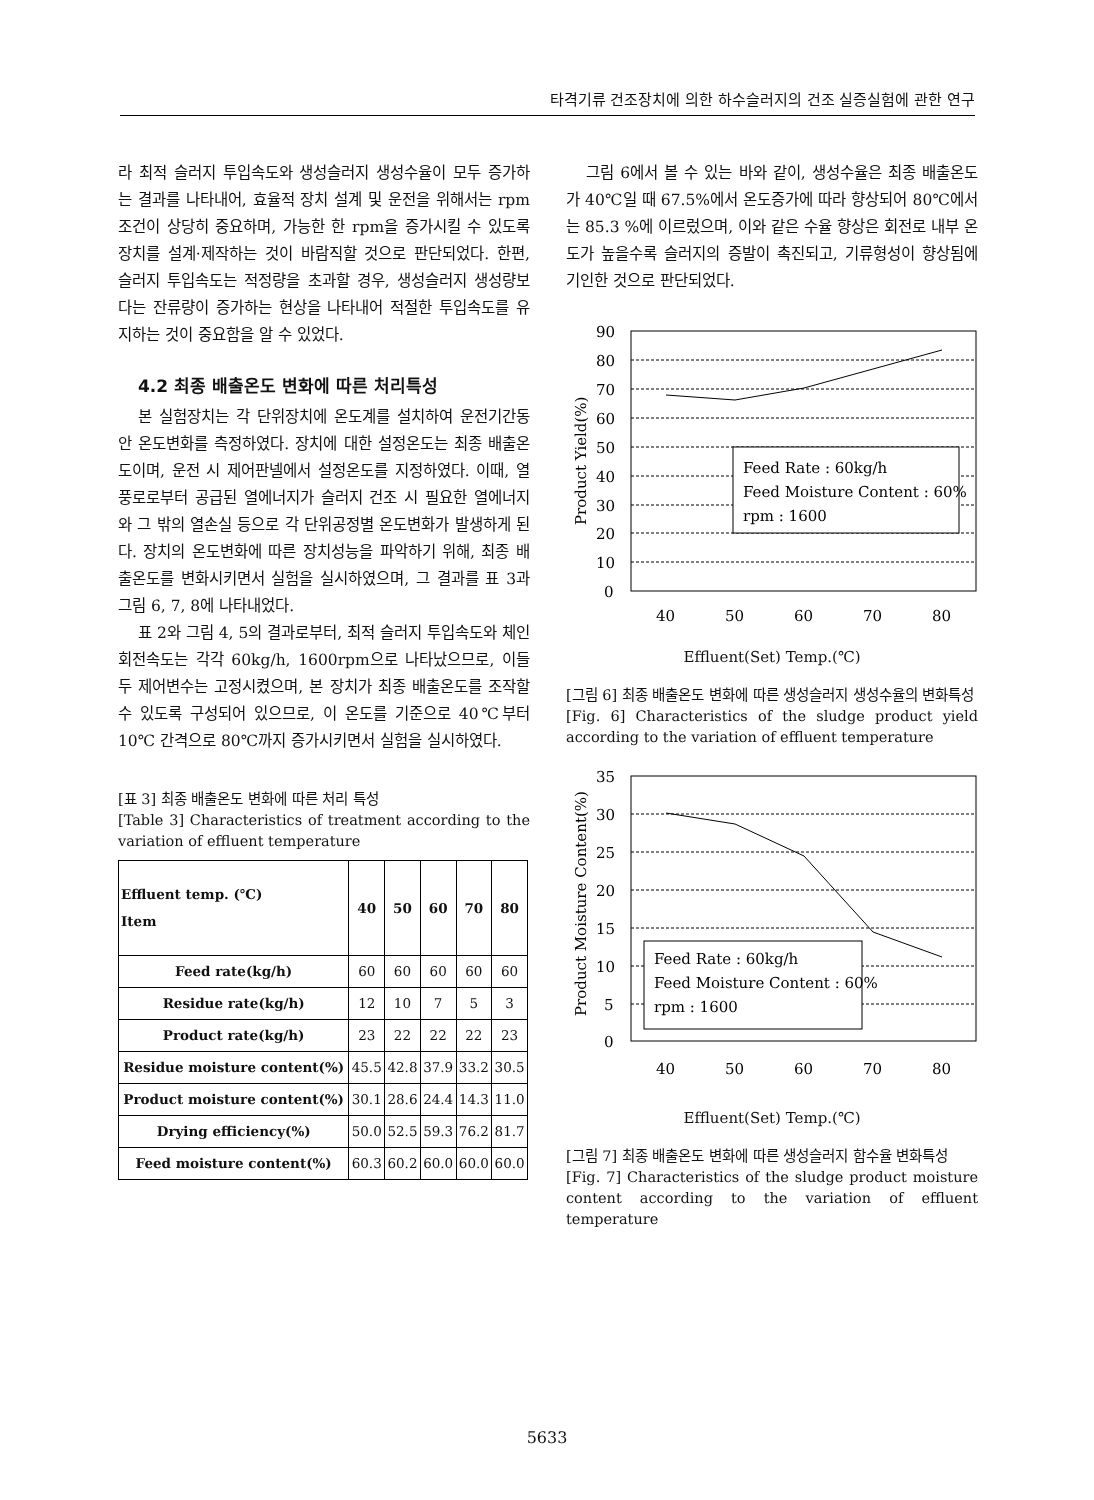타격기류 건조장치에 의한 하수슬러지의 건조 실증실험에 관한 연구
라 최적 슬러지 투입속도와 생성슬러지 생성수율이 모두 증가하는 결과를 나타내어, 효율적 장치 설계 및 운전을 위해서는 rpm 조건이 상당히 중요하며, 가능한 한 rpm을 증가시킬 수 있도록 장치를 설계·제작하는 것이 바람직할 것으로 판단되었다. 한편, 슬러지 투입속도는 적정량을 초과할 경우, 생성슬러지 생성량보다는 잔류량이 증가하는 현상을 나타내어 적절한 투입속도를 유지하는 것이 중요함을 알 수 있었다.
4.2 최종 배출온도 변화에 따른 처리특성
본 실험장치는 각 단위장치에 온도계를 설치하여 운전기간동안 온도변화를 측정하였다. 장치에 대한 설정온도는 최종 배출온도이며, 운전 시 제어판넬에서 설정온도를 지정하였다. 이때, 열풍로로부터 공급된 열에너지가 슬러지 건조 시 필요한 열에너지와 그 밖의 열손실 등으로 각 단위공정별 온도변화가 발생하게 된다. 장치의 온도변화에 따른 장치성능을 파악하기 위해, 최종 배출온도를 변화시키면서 실험을 실시하였으며, 그 결과를 표 3과 그림 6, 7, 8에 나타내었다.
표 2와 그림 4, 5의 결과로부터, 최적 슬러지 투입속도와 체인 회전속도는 각각 60kg/h, 1600rpm으로 나타났으므로, 이들 두 제어변수는 고정시켰으며, 본 장치가 최종 배출온도를 조작할 수 있도록 구성되어 있으므로, 이 온도를 기준으로 40℃부터 10℃ 간격으로 80℃까지 증가시키면서 실험을 실시하였다.
[표 3] 최종 배출온도 변화에 따른 처리 특성
[Table 3] Characteristics of treatment according to the variation of effluent temperature
| Effluent temp. (℃) Item | 40 | 50 | 60 | 70 | 80 |
| --- | --- | --- | --- | --- | --- |
| Feed rate(kg/h) | 60 | 60 | 60 | 60 | 60 |
| Residue rate(kg/h) | 12 | 10 | 7 | 5 | 3 |
| Product rate(kg/h) | 23 | 22 | 22 | 22 | 23 |
| Residue moisture content(%) | 45.5 | 42.8 | 37.9 | 33.2 | 30.5 |
| Product moisture content(%) | 30.1 | 28.6 | 24.4 | 14.3 | 11.0 |
| Drying efficiency(%) | 50.0 | 52.5 | 59.3 | 76.2 | 81.7 |
| Feed moisture content(%) | 60.3 | 60.2 | 60.0 | 60.0 | 60.0 |
그림 6에서 볼 수 있는 바와 같이, 생성수율은 최종 배출온도가 40℃일 때 67.5%에서 온도증가에 따라 향상되어 80℃에서는 85.3 %에 이르렀으며, 이와 같은 수율 향상은 회전로 내부 온도가 높을수록 슬러지의 증발이 촉진되고, 기류형성이 향상됨에 기인한 것으로 판단되었다.
90
80
70
60
50
40
30
20
10
0
Feed Rate : 60kg/h
Feed Moisture Content : 60%
rpm : 1600
40
50
60
70
80
Product Yield(%)
Effluent(Set) Temp.(℃)
[그림 6] 최종 배출온도 변화에 따른 생성슬러지 생성수율의 변화특성
[Fig. 6] Characteristics of the sludge product yield according to the variation of effluent temperature
35
30
25
20
15
10
5
0
Feed Rate : 60kg/h
Feed Moisture Content : 60%
rpm : 1600
40
50
60
70
80
Product Moisture Content(%)
Effluent(Set) Temp.(℃)
[그림 7] 최종 배출온도 변화에 따른 생성슬러지 함수율 변화특성
[Fig. 7] Characteristics of the sludge product moisture content according to the variation of effluent temperature
5633